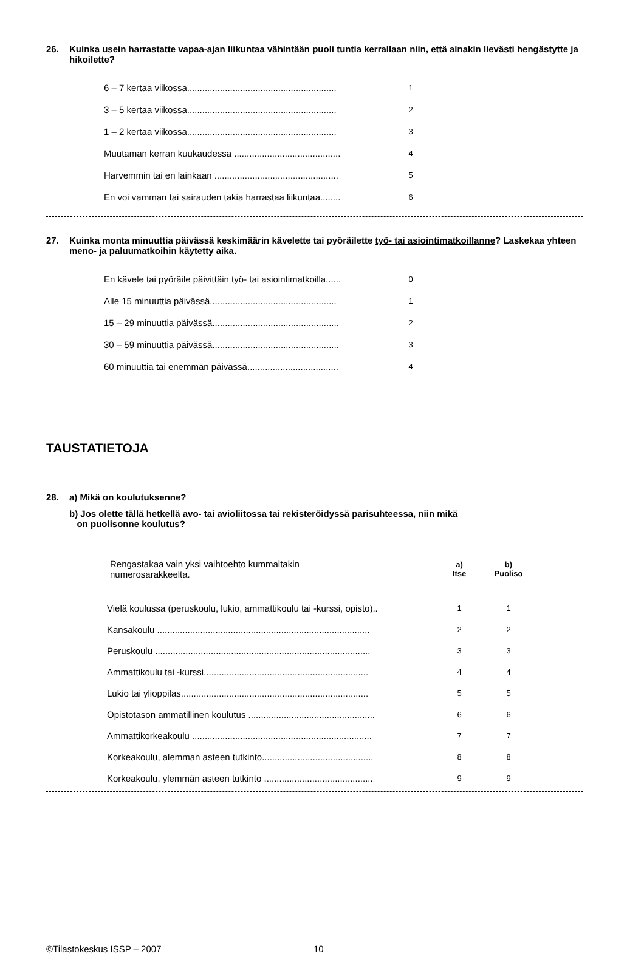26. Kuinka usein harrastatte vapaa-ajan liikuntaa vähintään puoli tuntia kerrallaan niin, että ainakin lievästi hengästytte ja hikoilette?
| 6 – 7 kertaa viikossa........................................................... | 1 |
| 3 – 5 kertaa viikossa........................................................... | 2 |
| 1 – 2 kertaa viikossa........................................................... | 3 |
| Muutaman kerran kuukaudessa .......................................... | 4 |
| Harvemmin tai en lainkaan ................................................. | 5 |
| En voi vamman tai sairauden takia harrastaa liikuntaa........ | 6 |
27. Kuinka monta minuuttia päivässä keskimäärin kävelette tai pyöräilette työ- tai asiointimatkoillanne? Laskekaa yhteen meno- ja paluumatkoihin käytetty aika.
| En kävele tai pyöräile päivittäin työ- tai asiointimatkoilla...... | 0 |
| Alle 15 minuuttia päivässä.................................................. | 1 |
| 15 – 29 minuuttia päivässä.................................................. | 2 |
| 30 – 59 minuuttia päivässä.................................................. | 3 |
| 60 minuuttia tai enemmän päivässä.................................... | 4 |
TAUSTATIETOJA
28. a) Mikä on koulutuksenne?
b) Jos olette tällä hetkellä avo- tai avioliitossa tai rekisteröidyssä parisuhteessa, niin mikä
on puolisonne koulutus?
| Rengastakaa vain yksi vaihtoehto kummaltakin numerosarakkeelta. | a) Itse | b) Puoliso |
| Vielä koulussa (peruskoulu, lukio, ammattikoulu tai -kurssi, opisto).. | 1 | 1 |
| Kansakoulu .................................................................................... | 2 | 2 |
| Peruskoulu ..................................................................................... | 3 | 3 |
| Ammattikoulu tai -kurssi................................................................. | 4 | 4 |
| Lukio tai ylioppilas.......................................................................... | 5 | 5 |
| Opistotason ammatillinen koulutus .................................................. | 6 | 6 |
| Ammattikorkeakoulu ....................................................................... | 7 | 7 |
| Korkeakoulu, alemman asteen tutkinto............................................ | 8 | 8 |
| Korkeakoulu, ylemmän asteen tutkinto ........................................... | 9 | 9 |
©Tilastokeskus ISSP – 2007 10